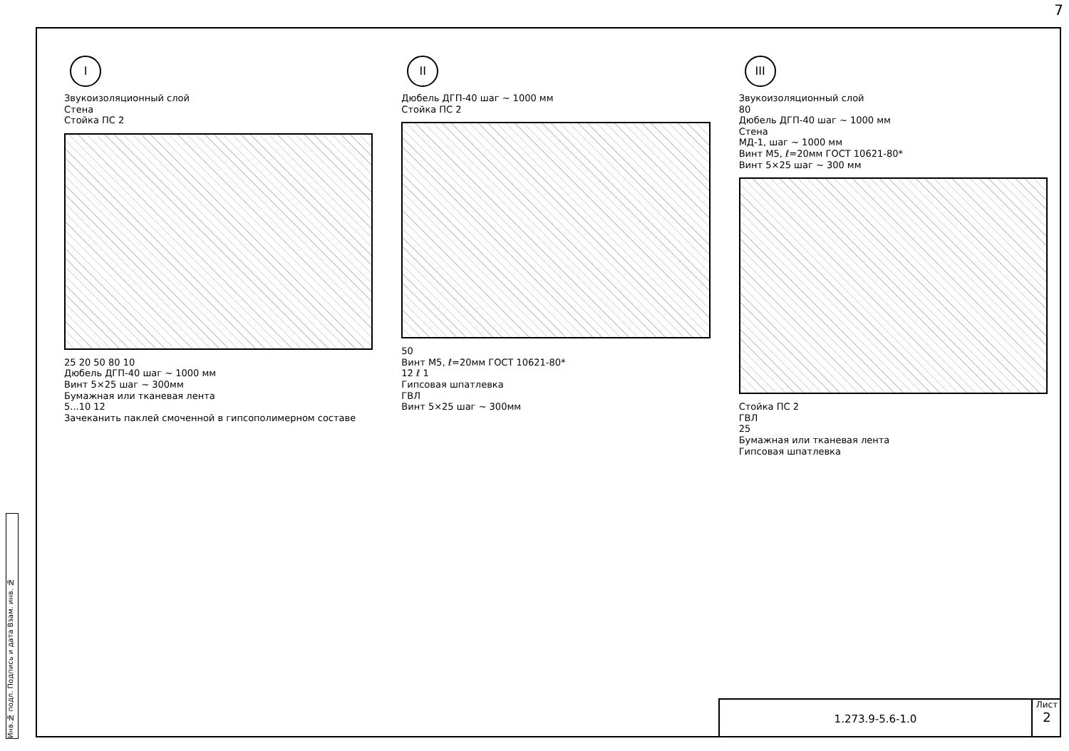7
Инв.№ подл. Подпись и дата Взам. инв. №
I
Звукоизоляционный слой
Стена
Стойка ПС 2
25 20 50 80 10
Дюбель ДГП-40 шаг ~ 1000 мм
Винт 5×25 шаг ~ 300мм
Бумажная или тканевая лента
5...10 12
Зачеканить паклей смоченной в гипсополимерном составе
II
Дюбель ДГП-40 шаг ~ 1000 мм
Стойка ПС 2
50
Винт М5, ℓ=20мм ГОСТ 10621-80*
12 ℓ 1
Гипсовая шпатлевка
ГВЛ
Винт 5×25 шаг ~ 300мм
III
Звукоизоляционный слой
80
Дюбель ДГП-40 шаг ~ 1000 мм
Стена
МД-1, шаг ~ 1000 мм
Винт М5, ℓ=20мм ГОСТ 10621-80*
Винт 5×25 шаг ~ 300 мм
Стойка ПС 2
ГВЛ
25
Бумажная или тканевая лента
Гипсовая шпатлевка
1.273.9-5.6-1.0
Лист
2